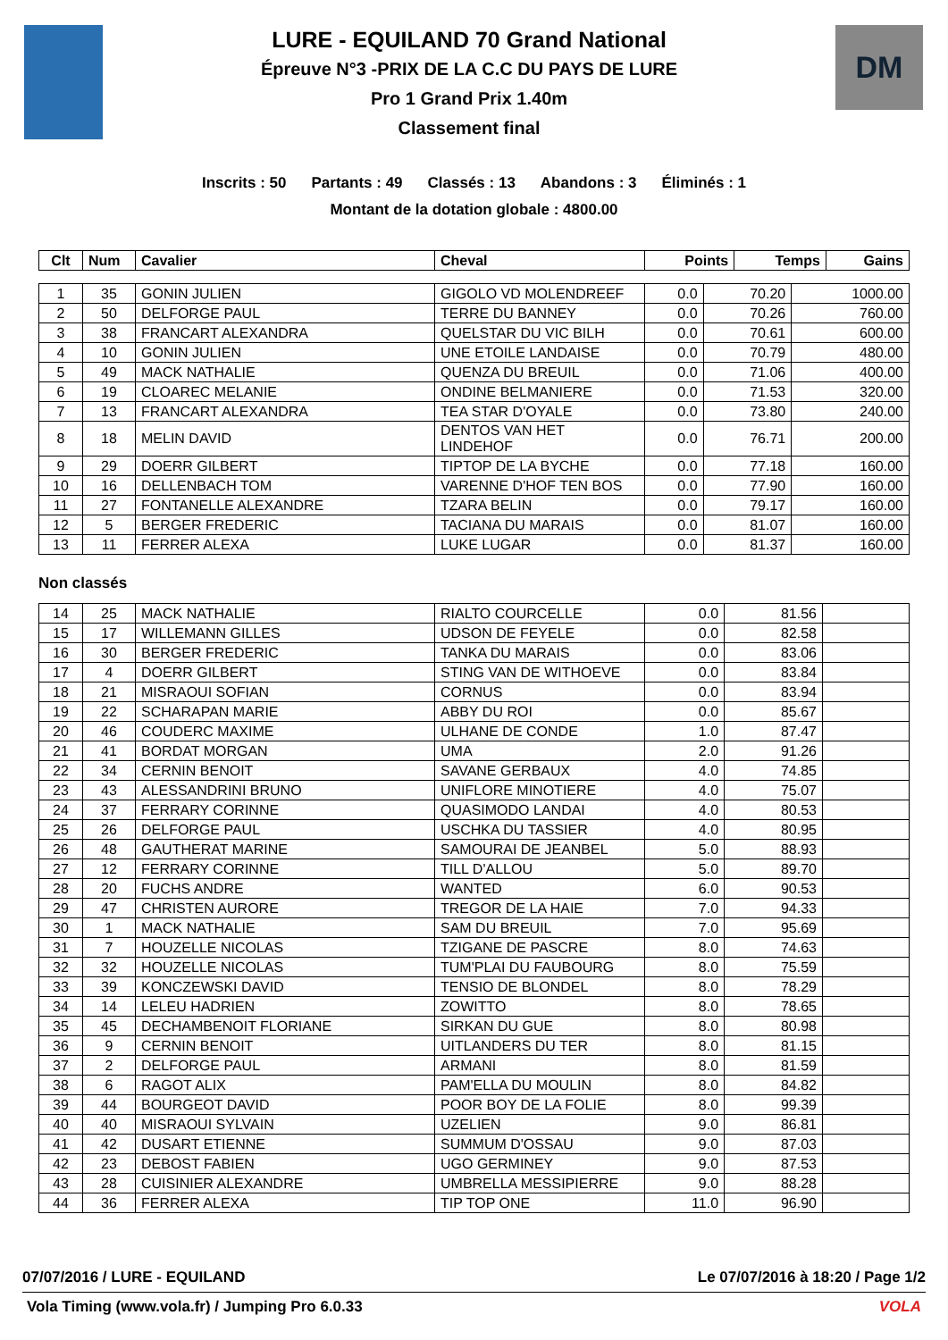LURE - EQUILAND 70 Grand National
Épreuve N°3 -PRIX DE LA C.C DU PAYS DE LURE
Pro 1 Grand Prix 1.40m
Classement final
DM
Inscrits : 50 Partants : 49 Classés : 13 Abandons : 3 Éliminés : 1
Montant de la dotation globale : 4800.00
| Clt | Num | Cavalier | Cheval | Points | Temps | Gains |
| --- | --- | --- | --- | --- | --- | --- |
| 1 | 35 | GONIN JULIEN | GIGOLO VD MOLENDREEF | 0.0 | 70.20 | 1000.00 |
| 2 | 50 | DELFORGE PAUL | TERRE DU BANNEY | 0.0 | 70.26 | 760.00 |
| 3 | 38 | FRANCART ALEXANDRA | QUELSTAR DU VIC BILH | 0.0 | 70.61 | 600.00 |
| 4 | 10 | GONIN JULIEN | UNE ETOILE LANDAISE | 0.0 | 70.79 | 480.00 |
| 5 | 49 | MACK NATHALIE | QUENZA DU BREUIL | 0.0 | 71.06 | 400.00 |
| 6 | 19 | CLOAREC MELANIE | ONDINE BELMANIERE | 0.0 | 71.53 | 320.00 |
| 7 | 13 | FRANCART ALEXANDRA | TEA STAR D'OYALE | 0.0 | 73.80 | 240.00 |
| 8 | 18 | MELIN DAVID | DENTOS VAN HET LINDEHOF | 0.0 | 76.71 | 200.00 |
| 9 | 29 | DOERR GILBERT | TIPTOP DE LA BYCHE | 0.0 | 77.18 | 160.00 |
| 10 | 16 | DELLENBACH TOM | VARENNE D'HOF TEN BOS | 0.0 | 77.90 | 160.00 |
| 11 | 27 | FONTANELLE ALEXANDRE | TZARA BELIN | 0.0 | 79.17 | 160.00 |
| 12 | 5 | BERGER FREDERIC | TACIANA DU MARAIS | 0.0 | 81.07 | 160.00 |
| 13 | 11 | FERRER ALEXA | LUKE LUGAR | 0.0 | 81.37 | 160.00 |
Non classés
| 14 | 25 | MACK NATHALIE | RIALTO COURCELLE | 0.0 | 81.56 | |
| 15 | 17 | WILLEMANN GILLES | UDSON DE FEYELE | 0.0 | 82.58 | |
| 16 | 30 | BERGER FREDERIC | TANKA DU MARAIS | 0.0 | 83.06 | |
| 17 | 4 | DOERR GILBERT | STING VAN DE WITHOEVE | 0.0 | 83.84 | |
| 18 | 21 | MISRAOUI SOFIAN | CORNUS | 0.0 | 83.94 | |
| 19 | 22 | SCHARAPAN MARIE | ABBY DU ROI | 0.0 | 85.67 | |
| 20 | 46 | COUDERC MAXIME | ULHANE DE CONDE | 1.0 | 87.47 | |
| 21 | 41 | BORDAT MORGAN | UMA | 2.0 | 91.26 | |
| 22 | 34 | CERNIN BENOIT | SAVANE GERBAUX | 4.0 | 74.85 | |
| 23 | 43 | ALESSANDRINI BRUNO | UNIFLORE MINOTIERE | 4.0 | 75.07 | |
| 24 | 37 | FERRARY CORINNE | QUASIMODO LANDAI | 4.0 | 80.53 | |
| 25 | 26 | DELFORGE PAUL | USCHKA DU TASSIER | 4.0 | 80.95 | |
| 26 | 48 | GAUTHERAT MARINE | SAMOURAI DE JEANBEL | 5.0 | 88.93 | |
| 27 | 12 | FERRARY CORINNE | TILL D'ALLOU | 5.0 | 89.70 | |
| 28 | 20 | FUCHS ANDRE | WANTED | 6.0 | 90.53 | |
| 29 | 47 | CHRISTEN AURORE | TREGOR DE LA HAIE | 7.0 | 94.33 | |
| 30 | 1 | MACK NATHALIE | SAM DU BREUIL | 7.0 | 95.69 | |
| 31 | 7 | HOUZELLE NICOLAS | TZIGANE DE PASCRE | 8.0 | 74.63 | |
| 32 | 32 | HOUZELLE NICOLAS | TUM'PLAI DU FAUBOURG | 8.0 | 75.59 | |
| 33 | 39 | KONCZEWSKI DAVID | TENSIO DE BLONDEL | 8.0 | 78.29 | |
| 34 | 14 | LELEU HADRIEN | ZOWITTO | 8.0 | 78.65 | |
| 35 | 45 | DECHAMBENOIT FLORIANE | SIRKAN DU GUE | 8.0 | 80.98 | |
| 36 | 9 | CERNIN BENOIT | UITLANDERS DU TER | 8.0 | 81.15 | |
| 37 | 2 | DELFORGE PAUL | ARMANI | 8.0 | 81.59 | |
| 38 | 6 | RAGOT ALIX | PAM'ELLA DU MOULIN | 8.0 | 84.82 | |
| 39 | 44 | BOURGEOT DAVID | POOR BOY DE LA FOLIE | 8.0 | 99.39 | |
| 40 | 40 | MISRAOUI SYLVAIN | UZELIEN | 9.0 | 86.81 | |
| 41 | 42 | DUSART ETIENNE | SUMMUM D'OSSAU | 9.0 | 87.03 | |
| 42 | 23 | DEBOST FABIEN | UGO GERMINEY | 9.0 | 87.53 | |
| 43 | 28 | CUISINIER ALEXANDRE | UMBRELLA MESSIPIERRE | 9.0 | 88.28 | |
| 44 | 36 | FERRER ALEXA | TIP TOP ONE | 11.0 | 96.90 | |
07/07/2016 / LURE - EQUILAND Le 07/07/2016 à 18:20 / Page 1/2
Vola Timing (www.vola.fr) / Jumping Pro 6.0.33 VOLA